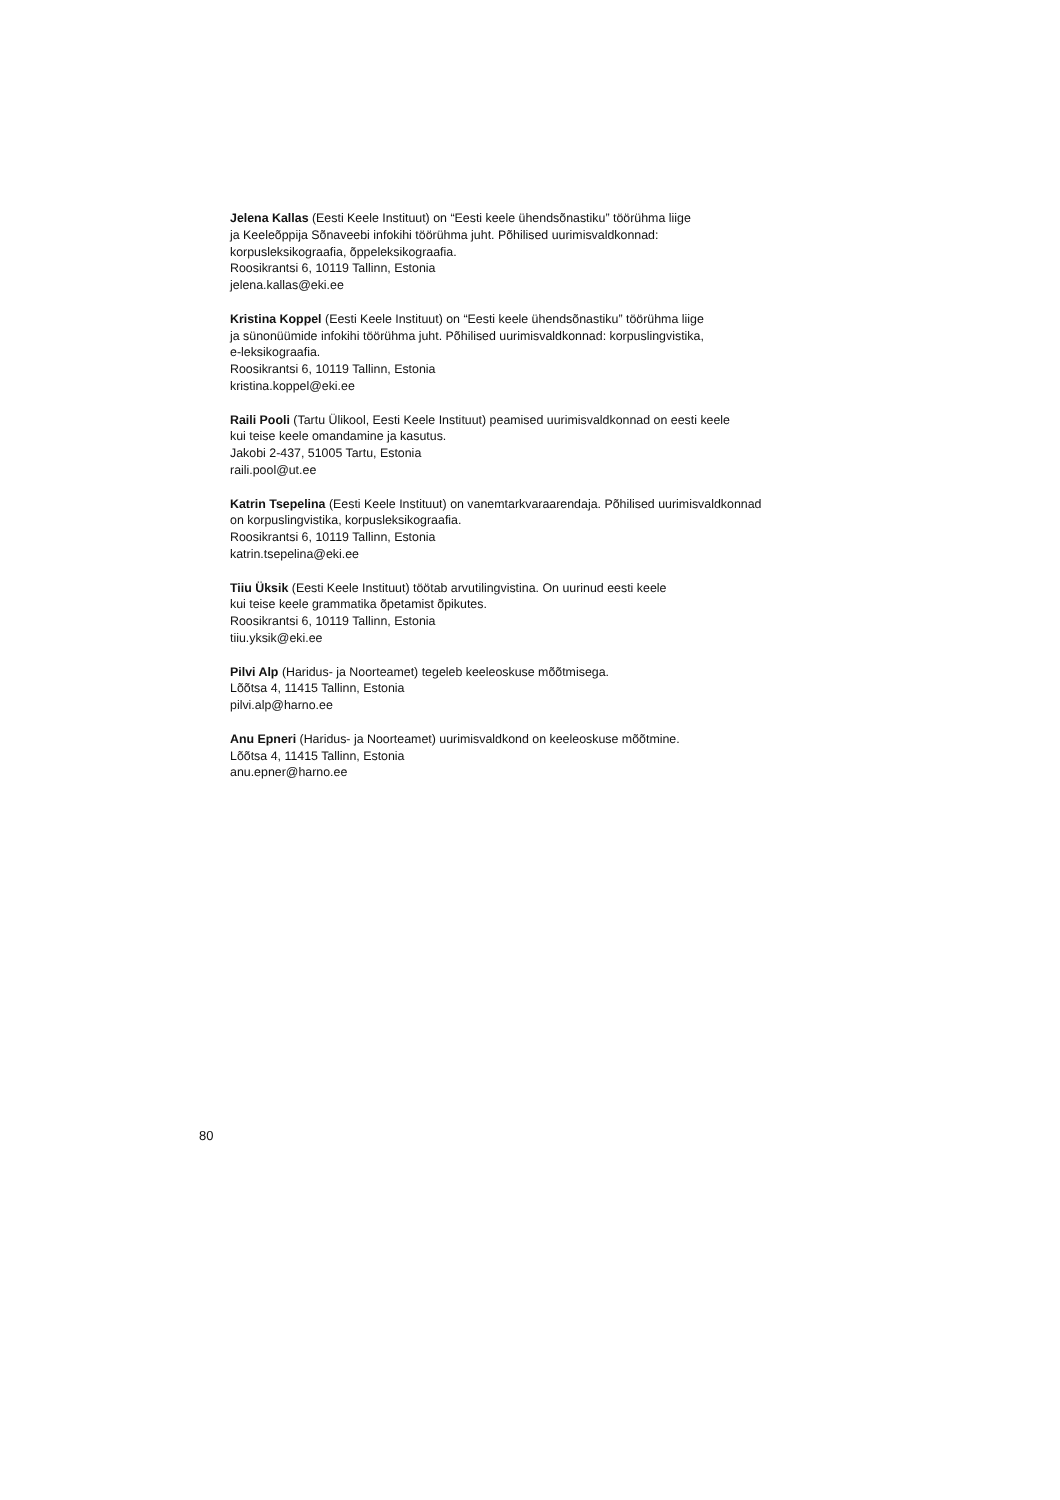Jelena Kallas (Eesti Keele Instituut) on “Eesti keele ühendsõnastiku” töörühma liige
ja Keeleõppija Sõnaveebi infokihi töörühma juht. Põhilised uurimisvaldkonnad:
korpusleksikograafia, õppeleksikograafia.
Roosikrantsi 6, 10119 Tallinn, Estonia
jelena.kallas@eki.ee
Kristina Koppel (Eesti Keele Instituut) on “Eesti keele ühendsõnastiku” töörühma liige
ja sünonüümide infokihi töörühma juht. Põhilised uurimisvaldkonnad: korpuslingvistika,
e-leksikograafia.
Roosikrantsi 6, 10119 Tallinn, Estonia
kristina.koppel@eki.ee
Raili Pooli (Tartu Ülikool, Eesti Keele Instituut) peamised uurimisvaldkonnad on eesti keele
kui teise keele omandamine ja kasutus.
Jakobi 2-437, 51005 Tartu, Estonia
raili.pool@ut.ee
Katrin Tsepelina (Eesti Keele Instituut) on vanemtarkvaraarendaja. Põhilised uurimisvaldkonnad
on korpuslingvistika, korpusleksikograafia.
Roosikrantsi 6, 10119 Tallinn, Estonia
katrin.tsepelina@eki.ee
Tiiu Üksik (Eesti Keele Instituut) töötab arvutilingvistina. On uurinud eesti keele
kui teise keele grammatika õpetamist õpikutes.
Roosikrantsi 6, 10119 Tallinn, Estonia
tiiu.yksik@eki.ee
Pilvi Alp (Haridus- ja Noorteamet) tegeleb keeleoskuse mõõtmisega.
Lõõtsa 4, 11415 Tallinn, Estonia
pilvi.alp@harno.ee
Anu Epneri (Haridus- ja Noorteamet) uurimisvaldkond on keeleoskuse mõõtmine.
Lõõtsa 4, 11415 Tallinn, Estonia
anu.epner@harno.ee
80